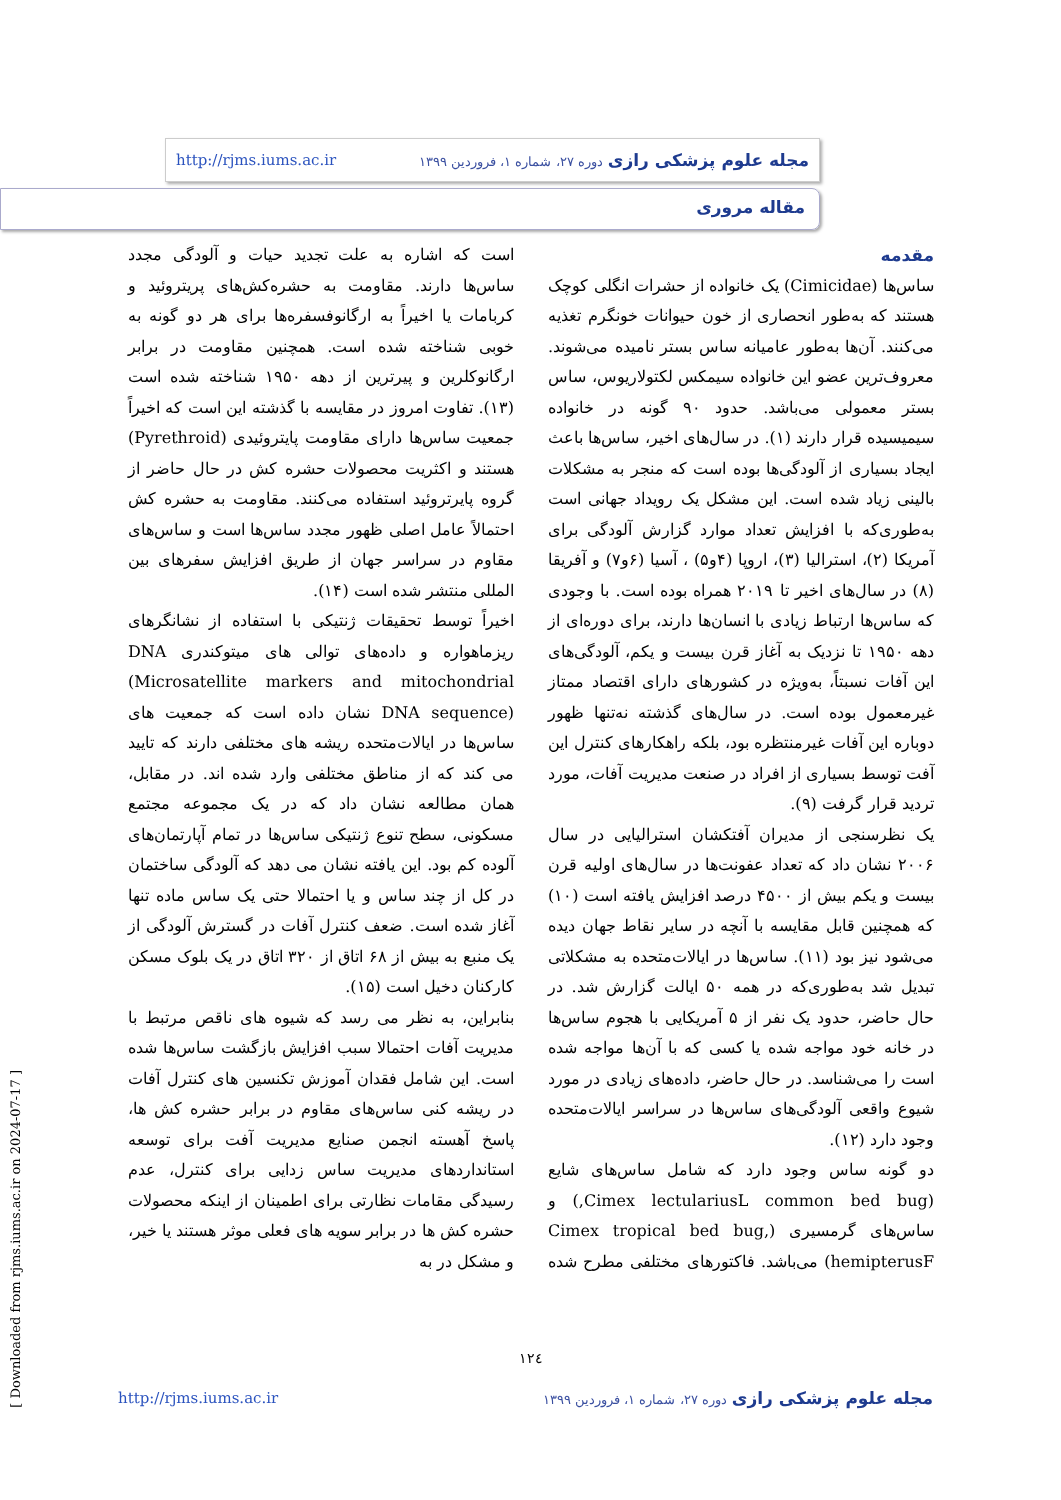مجله علوم پزشکی رازی دوره ۲۷، شماره ۱، فروردین ۱۳۹۹ http://rjms.iums.ac.ir
مقاله مروری
مقدمه
ساس‌ها (Cimicidae) یک خانواده از حشرات انگلی کوچک هستند که به‌طور انحصاری از خون حیوانات خونگرم تغذیه می‌کنند. آن‌ها به‌طور عامیانه ساس بستر نامیده می‌شوند. معروف‌ترین عضو این خانواده سیمکس لکتولاریوس، ساس بستر معمولی می‌باشد. حدود ۹۰ گونه در خانواده سیمیسیده قرار دارند (۱). در سال‌های اخیر، ساس‌ها باعث ایجاد بسیاری از آلودگی‌ها بوده است که منجر به مشکلات بالینی زیاد شده است. این مشکل یک رویداد جهانی است به‌طوری‌که با افزایش تعداد موارد گزارش آلودگی برای آمریکا (۲)، استرالیا (۳)، اروپا (۴و۵) ، آسیا (۶و۷) و آفریقا (۸) در سال‌های اخیر تا ۲۰۱۹ همراه بوده است. با وجودی که ساس‌ها ارتباط زیادی با انسان‌ها دارند، برای دوره‌ای از دهه ۱۹۵۰ تا نزدیک به آغاز قرن بیست و یکم، آلودگی‌های این آفات نسبتاً، به‌ویژه در کشورهای دارای اقتصاد ممتاز غیرمعمول بوده است. در سال‌های گذشته نه‌تنها ظهور دوباره این آفات غیرمنتظره بود، بلکه راهکارهای کنترل این آفت توسط بسیاری از افراد در صنعت مدیریت آفات، مورد تردید قرار گرفت (۹).
یک نظرسنجی از مدیران آفتکشان استرالیایی در سال ۲۰۰۶ نشان داد که تعداد عفونت‌ها در سال‌های اولیه قرن بیست و یکم بیش از ۴۵۰۰ درصد افزایش یافته است (۱۰) که همچنین قابل مقایسه با آنچه در سایر نقاط جهان دیده می‌شود نیز بود (۱۱). ساس‌ها در ایالات‌متحده به مشکلاتی تبدیل شد به‌طوری‌که در همه ۵۰ ایالت گزارش شد. در حال حاضر، حدود یک نفر از ۵ آمریکایی با هجوم ساس‌ها در خانه خود مواجه شده یا کسی که با آن‌ها مواجه شده است را می‌شناسد. در حال حاضر، داده‌های زیادی در مورد شیوع واقعی آلودگی‌های ساس‌ها در سراسر ایالات‌متحده وجود دارد (۱۲).
دو گونه ساس وجود دارد که شامل ساس‌های شایع (Cimex lectulariusL common bed bug,) و ساس‌های گرمسیری (Cimex tropical bed bug, hemipterusF) می‌باشد. فاکتورهای مختلفی مطرح شده است که اشاره به علت تجدید حیات و آلودگی مجدد ساس‌ها دارند. مقاومت به حشره‌کش‌های پریتروئید و کربامات یا اخیراً به ارگانوفسفره‌ها برای هر دو گونه به خوبی شناخته شده است. همچنین مقاومت در برابر ارگانوکلرین و پیرترین از دهه ۱۹۵۰ شناخته شده است (۱۳). تفاوت امروز در مقایسه با گذشته این است که اخیراً جمعیت ساس‌ها دارای مقاومت پایتروئیدی (Pyrethroid) هستند و اکثریت محصولات حشره کش در حال حاضر از گروه پایرتروئید استفاده می‌کنند. مقاومت به حشره کش احتمالاً عامل اصلی ظهور مجدد ساس‌ها است و ساس‌های مقاوم در سراسر جهان از طریق افزایش سفرهای بین المللی منتشر شده است (۱۴).
اخیراً توسط تحقیقات ژنتیکی با استفاده از نشانگرهای ریزماهواره و داده‌های توالی های میتوکندری DNA (Microsatellite markers and mitochondrial DNA sequence) نشان داده است که جمعیت های ساس‌ها در ایالات‌متحده ریشه های مختلفی دارند که تایید می کند که از مناطق مختلفی وارد شده اند. در مقابل، همان مطالعه نشان داد که در یک مجموعه مجتمع مسکونی، سطح تنوع ژنتیکی ساس‌ها در تمام آپارتمان‌های آلوده کم بود. این یافته نشان می دهد که آلودگی ساختمان در کل از چند ساس و یا احتمالا حتی یک ساس ماده تنها آغاز شده است. ضعف کنترل آفات در گسترش آلودگی از یک منبع به بیش از ۶۸ اتاق از ۳۲۰ اتاق در یک بلوک مسکن کارکنان دخیل است (۱۵).
بنابراین، به نظر می رسد که شیوه های ناقص مرتبط با مدیریت آفات احتمالا سبب افزایش بازگشت ساس‌ها شده است. این شامل فقدان آموزش تکنسین های کنترل آفات در ریشه کنی ساس‌های مقاوم در برابر حشره کش ها، پاسخ آهسته انجمن صنایع مدیریت آفت برای توسعه استانداردهای مدیریت ساس زدایی برای کنترل، عدم رسیدگی مقامات نظارتی برای اطمینان از اینکه محصولات حشره کش ها در برابر سویه های فعلی موثر هستند یا خیر، و مشکل در به
۱۲٤
مجله علوم پزشکی رازی دوره ۲۷، شماره ۱، فروردین ۱۳۹۹ http://rjms.iums.ac.ir
[ Downloaded from rjms.iums.ac.ir on 2024-07-17 ]